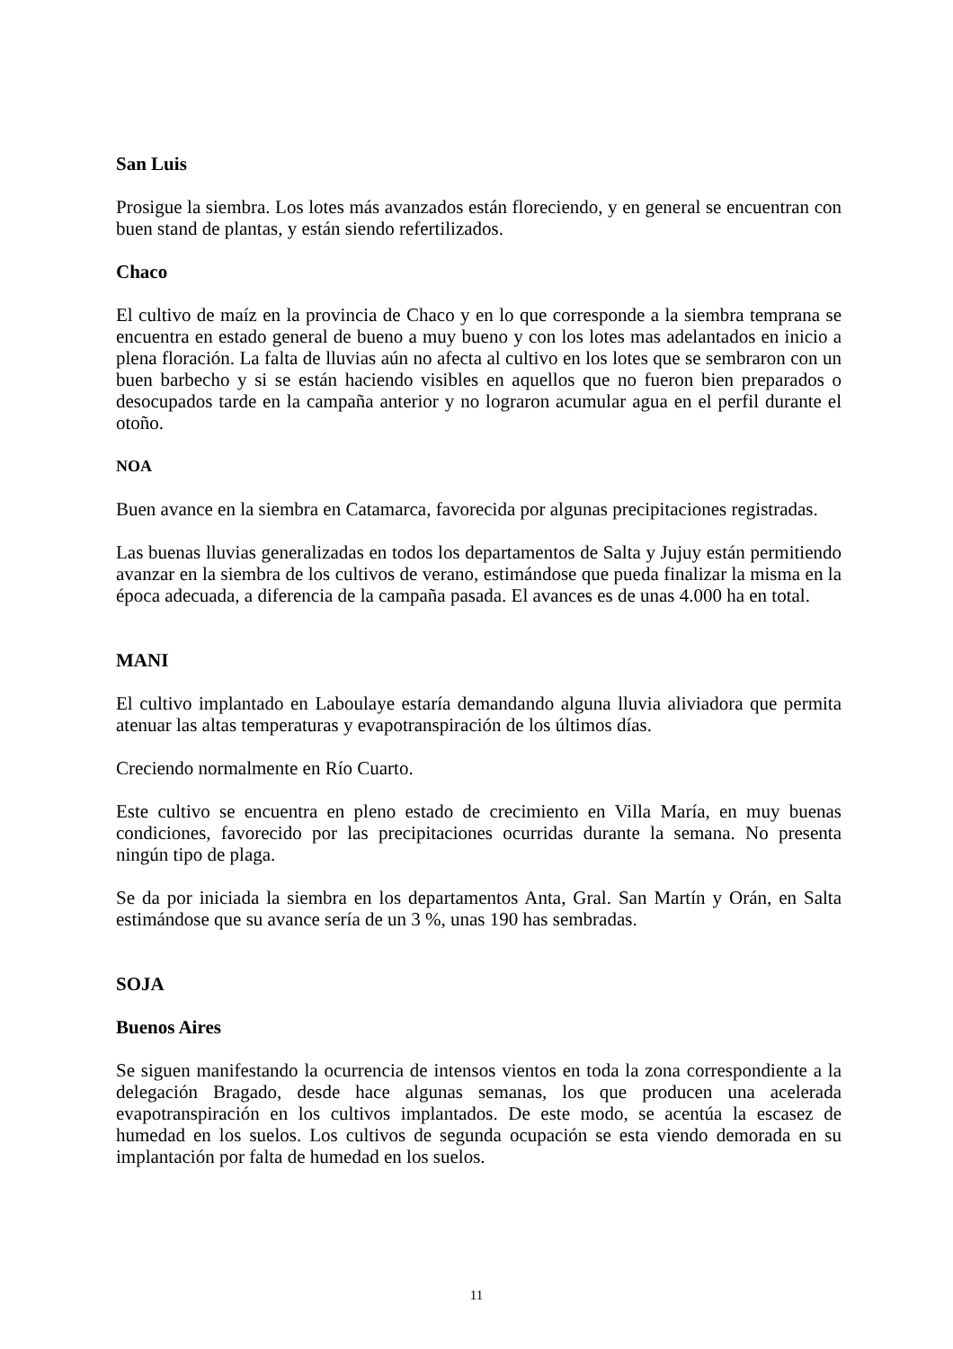San Luis
Prosigue la siembra. Los lotes más avanzados están floreciendo, y en general se encuentran con buen stand de plantas, y están siendo refertilizados.
Chaco
El cultivo de maíz en la provincia de Chaco y en lo que corresponde a la siembra temprana se encuentra en estado general de bueno a muy bueno y con los lotes mas adelantados en inicio a plena floración. La falta de lluvias aún no afecta al cultivo en los lotes que se sembraron con un buen barbecho y si se están haciendo visibles en aquellos que no fueron bien preparados o desocupados tarde en la campaña anterior y no lograron acumular agua en el perfil durante el otoño.
NOA
Buen avance en la siembra en Catamarca, favorecida por algunas precipitaciones registradas.
Las buenas lluvias generalizadas en todos los departamentos de Salta y Jujuy están permitiendo avanzar en la siembra de los cultivos de verano, estimándose que pueda finalizar la misma en la época adecuada, a diferencia de la campaña pasada. El avances es de unas 4.000 ha en total.
MANI
El cultivo implantado en Laboulaye estaría demandando alguna lluvia aliviadora que permita atenuar las altas temperaturas y evapotranspiración de los últimos días.
Creciendo normalmente en Río Cuarto.
Este cultivo se encuentra en pleno estado de crecimiento en Villa María, en muy buenas condiciones, favorecido por las precipitaciones ocurridas durante la semana. No presenta ningún tipo de plaga.
Se da por iniciada la siembra en los departamentos Anta, Gral. San Martín y Orán, en Salta estimándose que su avance sería de un 3 %, unas 190 has sembradas.
SOJA
Buenos Aires
Se siguen manifestando la ocurrencia de intensos vientos en toda la zona correspondiente a la delegación Bragado, desde hace algunas semanas, los que producen una acelerada evapotranspiración en los cultivos implantados. De este modo, se acentúa la escasez de humedad en los suelos. Los cultivos de segunda ocupación se esta viendo demorada en su implantación por falta de humedad en los suelos.
11